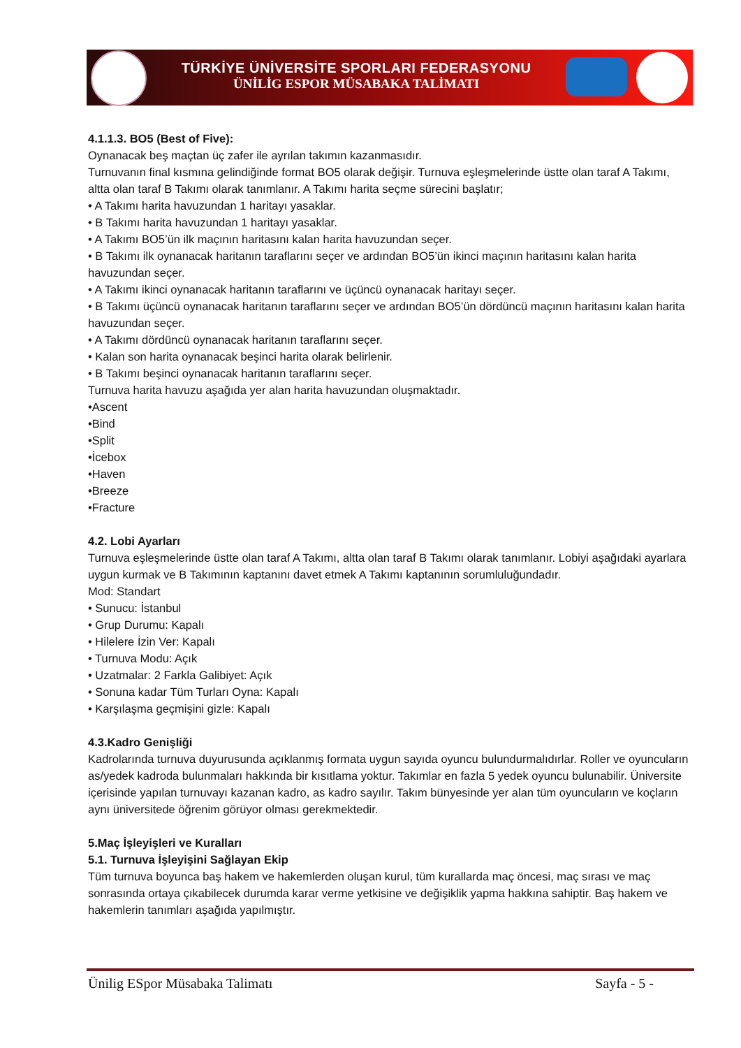TÜRKİYE ÜNİVERSİTE SPORLARI FEDERASYONU
ÜNİLİG ESPOR MÜSABAKA TALİMATI
4.1.1.3. BO5 (Best of Five):
Oynanacak beş maçtan üç zafer ile ayrılan takımın kazanmasıdır.
Turnuvanın final kısmına gelindiğinde format BO5 olarak değişir. Turnuva eşleşmelerinde üstte olan taraf A Takımı, altta olan taraf B Takımı olarak tanımlanır. A Takımı harita seçme sürecini başlatır;
• A Takımı harita havuzundan 1 haritayı yasaklar.
• B Takımı harita havuzundan 1 haritayı yasaklar.
• A Takımı BO5’ün ilk maçının haritasını kalan harita havuzundan seçer.
• B Takımı ilk oynanacak haritanın taraflarını seçer ve ardından BO5’ün ikinci maçının haritasını kalan harita havuzundan seçer.
• A Takımı ikinci oynanacak haritanın taraflarını ve üçüncü oynanacak haritayı seçer.
• B Takımı üçüncü oynanacak haritanın taraflarını seçer ve ardından BO5’ün dördüncü maçının haritasını kalan harita havuzundan seçer.
• A Takımı dördüncü oynanacak haritanın taraflarını seçer.
• Kalan son harita oynanacak beşinci harita olarak belirlenir.
• B Takımı beşinci oynanacak haritanın taraflarını seçer.
Turnuva harita havuzu aşağıda yer alan harita havuzundan oluşmaktadır.
•Ascent
•Bind
•Split
•İcebox
•Haven
•Breeze
•Fracture
4.2. Lobi Ayarları
Turnuva eşleşmelerinde üstte olan taraf A Takımı, altta olan taraf B Takımı olarak tanımlanır. Lobiyi aşağıdaki ayarlara uygun kurmak ve B Takımının kaptanını davet etmek A Takımı kaptanının sorumluluğundadır.
Mod: Standart
• Sunucu: İstanbul
• Grup Durumu: Kapalı
• Hilelere İzin Ver: Kapalı
• Turnuva Modu: Açık
• Uzatmalar: 2 Farkla Galibiyet: Açık
• Sonuna kadar Tüm Turları Oyna: Kapalı
• Karşılaşma geçmişini gizle: Kapalı
4.3.Kadro Genişliği
Kadrolarında turnuva duyurusunda açıklanmış formata uygun sayıda oyuncu bulundurmalıdırlar. Roller ve oyuncuların as/yedek kadroda bulunmaları hakkında bir kısıtlama yoktur. Takımlar en fazla 5 yedek oyuncu bulunabilir. Üniversite içerisinde yapılan turnuvayı kazanan kadro, as kadro sayılır. Takım bünyesinde yer alan tüm oyuncuların ve koçların aynı üniversitede öğrenim görüyor olması gerekmektedir.
5.Maç İşleyişleri ve Kuralları
5.1. Turnuva İşleyişini Sağlayan Ekip
Tüm turnuva boyunca baş hakem ve hakemlerden oluşan kurul, tüm kurallarda maç öncesi, maç sırası ve maç sonrasında ortaya çıkabilecek durumda karar verme yetkisine ve değişiklik yapma hakkına sahiptir. Baş hakem ve hakemlerin tanımları aşağıda yapılmıştır.
Ünilig ESpor Müsabaka Talimatı Sayfa - 5 -